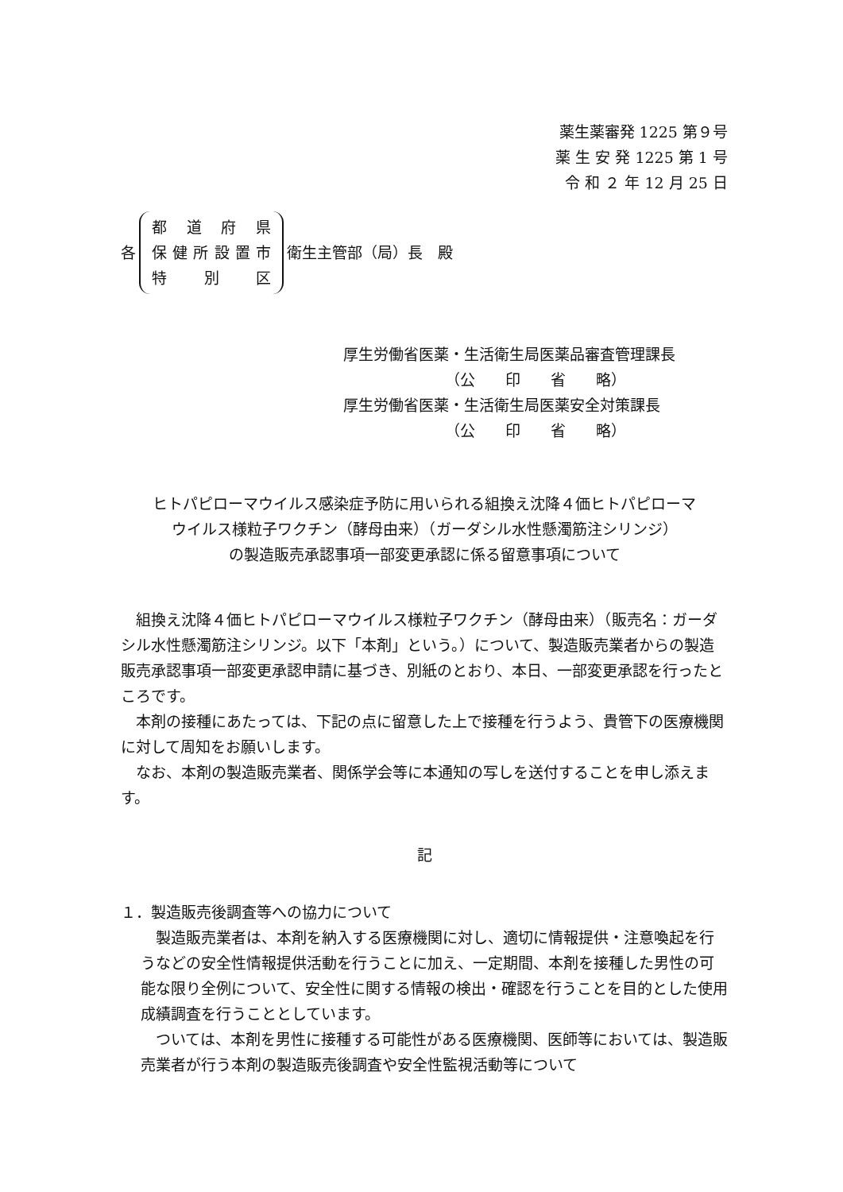薬生薬審発 1225 第９号
薬 生 安 発 1225 第 1 号
令 和 ２ 年 12 月 25 日
各
都道府県
保健所設置市
特 別 区
衛生主管部（局）長　殿
厚生労働省医薬・生活衛生局医薬品審査管理課長
（公　　印　　省　　略）
厚生労働省医薬・生活衛生局医薬安全対策課長
（公　　印　　省　　略）
ヒトパピローマウイルス感染症予防に用いられる組換え沈降４価ヒトパピローマ
ウイルス様粒子ワクチン（酵母由来）（ガーダシル水性懸濁筋注シリンジ）
の製造販売承認事項一部変更承認に係る留意事項について
組換え沈降４価ヒトパピローマウイルス様粒子ワクチン（酵母由来）（販売名：ガーダシル水性懸濁筋注シリンジ。以下「本剤」という。）について、製造販売業者からの製造販売承認事項一部変更承認申請に基づき、別紙のとおり、本日、一部変更承認を行ったところです。
本剤の接種にあたっては、下記の点に留意した上で接種を行うよう、貴管下の医療機関に対して周知をお願いします。
なお、本剤の製造販売業者、関係学会等に本通知の写しを送付することを申し添えます。
記
１．製造販売後調査等への協力について
製造販売業者は、本剤を納入する医療機関に対し、適切に情報提供・注意喚起を行うなどの安全性情報提供活動を行うことに加え、一定期間、本剤を接種した男性の可能な限り全例について、安全性に関する情報の検出・確認を行うことを目的とした使用成績調査を行うこととしています。
ついては、本剤を男性に接種する可能性がある医療機関、医師等においては、製造販売業者が行う本剤の製造販売後調査や安全性監視活動等について